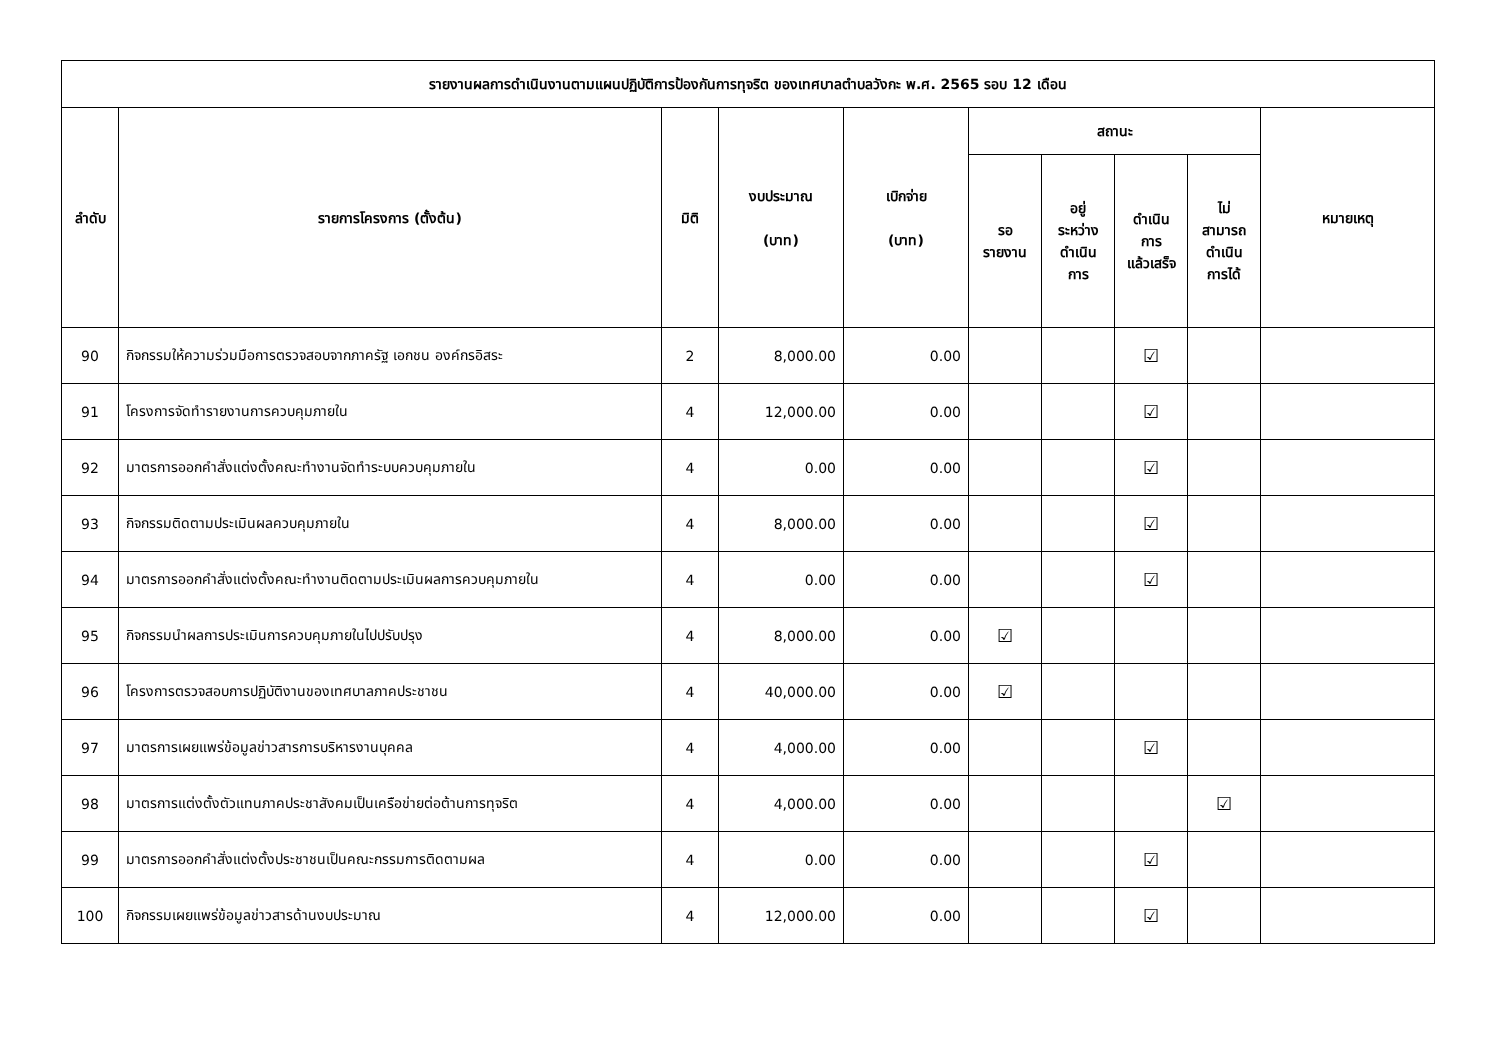| รายงานผลการดำเนินงานตามแผนปฏิบัติการป้องกันการทุจริต ของเทศบาลตำบลวังกะ พ.ศ. 2565 รอบ 12 เดือน | | | | | | | | | |
| --- | --- | --- | --- | --- | --- | --- | --- | --- | --- |
| ลำดับ | รายการโครงการ (ตั้งต้น) | มิติ | งบประมาณ (บาท) | เบิกจ่าย (บาท) | สถานะ | | | | หมายเหตุ |
| | | | | | รอ รายงาน | อยู่ ระหว่าง ดำเนิน การ | ดำเนิน การ แล้วเสร็จ | ไม่ สามารถ ดำเนิน การได้ | |
| 90 | กิจกรรมให้ความร่วมมือการตรวจสอบจากภาครัฐ เอกชน องค์กรอิสระ | 2 | 8,000.00 | 0.00 | | | ☑ | | |
| 91 | โครงการจัดทำรายงานการควบคุมภายใน | 4 | 12,000.00 | 0.00 | | | ☑ | | |
| 92 | มาตรการออกคำสั่งแต่งตั้งคณะทำงานจัดทำระบบควบคุมภายใน | 4 | 0.00 | 0.00 | | | ☑ | | |
| 93 | กิจกรรมติดตามประเมินผลควบคุมภายใน | 4 | 8,000.00 | 0.00 | | | ☑ | | |
| 94 | มาตรการออกคำสั่งแต่งตั้งคณะทำงานติดตามประเมินผลการควบคุมภายใน | 4 | 0.00 | 0.00 | | | ☑ | | |
| 95 | กิจกรรมนำผลการประเมินการควบคุมภายในไปปรับปรุง | 4 | 8,000.00 | 0.00 | ☑ | | | | |
| 96 | โครงการตรวจสอบการปฏิบัติงานของเทศบาลภาคประชาชน | 4 | 40,000.00 | 0.00 | ☑ | | | | |
| 97 | มาตรการเผยแพร่ข้อมูลข่าวสารการบริหารงานบุคคล | 4 | 4,000.00 | 0.00 | | | ☑ | | |
| 98 | มาตรการแต่งตั้งตัวแทนภาคประชาสังคมเป็นเครือข่ายต่อต้านการทุจริต | 4 | 4,000.00 | 0.00 | | | | ☑ | |
| 99 | มาตรการออกคำสั่งแต่งตั้งประชาชนเป็นคณะกรรมการติดตามผล | 4 | 0.00 | 0.00 | | | ☑ | | |
| 100 | กิจกรรมเผยแพร่ข้อมูลข่าวสารด้านงบประมาณ | 4 | 12,000.00 | 0.00 | | | ☑ | | |